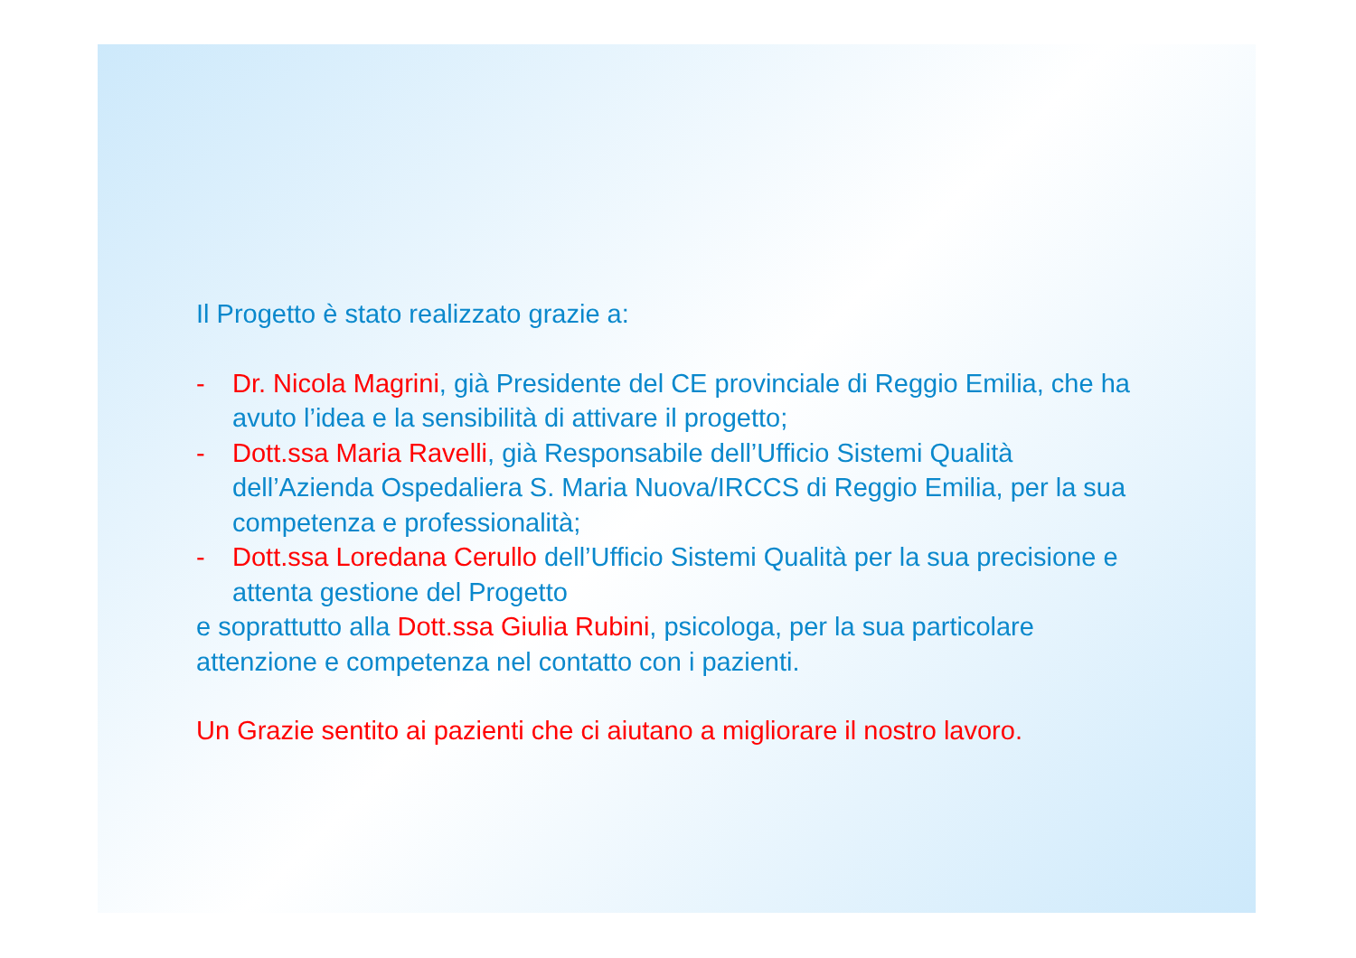Il Progetto è stato realizzato grazie a:
- Dr. Nicola Magrini, già Presidente del CE provinciale di Reggio Emilia, che ha avuto l’idea e la sensibilità di attivare il progetto;
- Dott.ssa Maria Ravelli, già Responsabile dell’Ufficio Sistemi Qualità dell’Azienda Ospedaliera S. Maria Nuova/IRCCS di Reggio Emilia, per la sua competenza e professionalità;
- Dott.ssa Loredana Cerullo dell’Ufficio Sistemi Qualità per la sua precisione e attenta gestione del Progetto
e soprattutto alla Dott.ssa Giulia Rubini, psicologa, per la sua particolare attenzione e competenza nel contatto con i pazienti.
Un Grazie sentito ai pazienti che ci aiutano a migliorare il nostro lavoro.